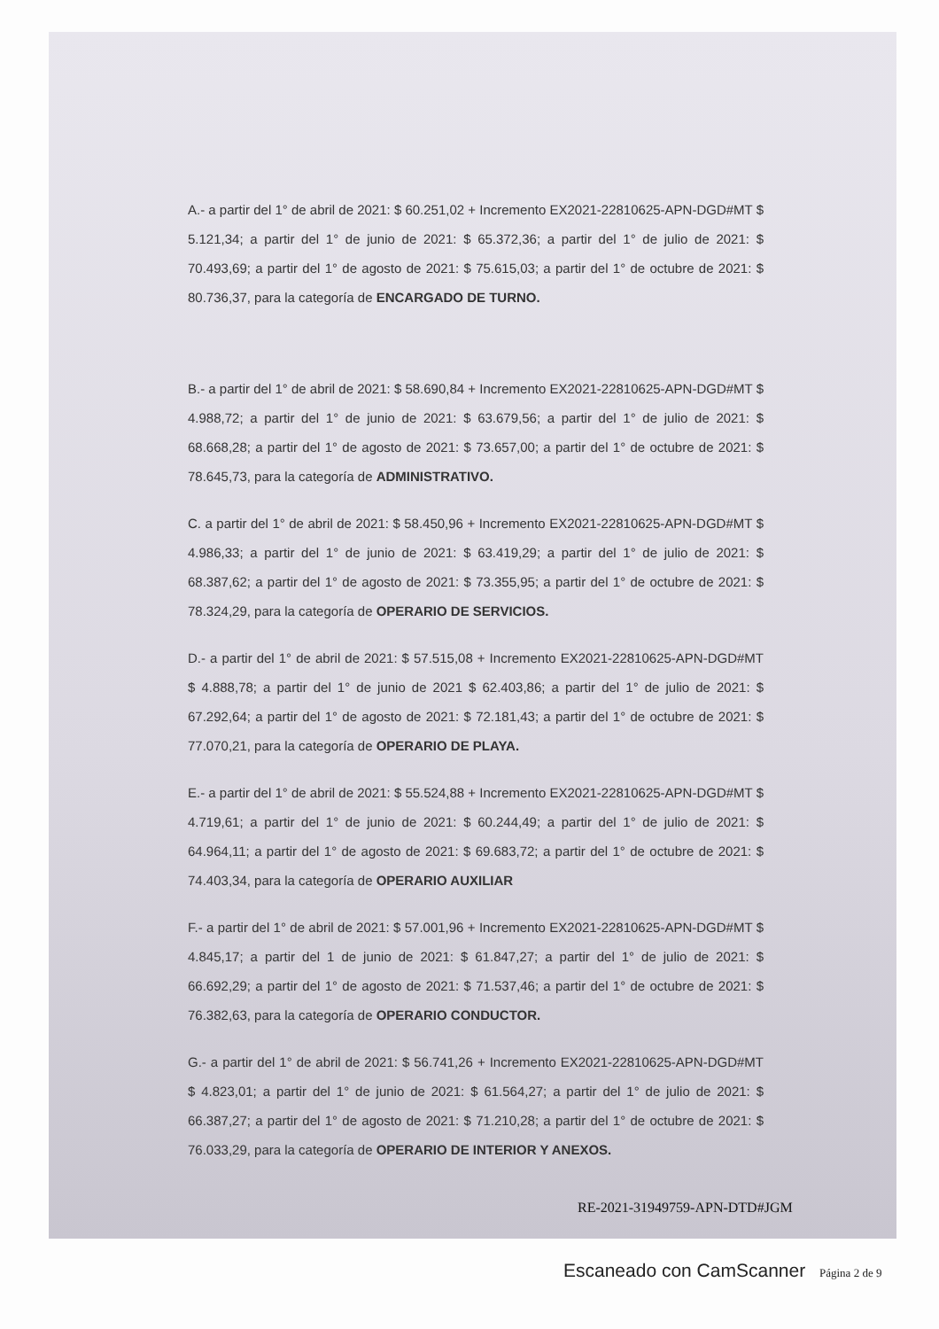A.- a partir del 1° de abril de 2021: $ 60.251,02 + Incremento EX2021-22810625-APN-DGD#MT $ 5.121,34; a partir del 1° de junio de 2021: $ 65.372,36; a partir del 1° de julio de 2021: $ 70.493,69; a partir del 1° de agosto de 2021: $ 75.615,03; a partir del 1° de octubre de 2021: $ 80.736,37, para la categoría de ENCARGADO DE TURNO.
B.- a partir del 1° de abril de 2021: $ 58.690,84 + Incremento EX2021-22810625-APN-DGD#MT $ 4.988,72; a partir del 1° de junio de 2021: $ 63.679,56; a partir del 1° de julio de 2021: $ 68.668,28; a partir del 1° de agosto de 2021: $ 73.657,00; a partir del 1° de octubre de 2021: $ 78.645,73, para la categoría de ADMINISTRATIVO.
C. a partir del 1° de abril de 2021: $ 58.450,96 + Incremento EX2021-22810625-APN-DGD#MT $ 4.986,33; a partir del 1° de junio de 2021: $ 63.419,29; a partir del 1° de julio de 2021: $ 68.387,62; a partir del 1° de agosto de 2021: $ 73.355,95; a partir del 1° de octubre de 2021: $ 78.324,29, para la categoría de OPERARIO DE SERVICIOS.
D.- a partir del 1° de abril de 2021: $ 57.515,08 + Incremento EX2021-22810625-APN-DGD#MT $ 4.888,78; a partir del 1° de junio de 2021 $ 62.403,86; a partir del 1° de julio de 2021: $ 67.292,64; a partir del 1° de agosto de 2021: $ 72.181,43; a partir del 1° de octubre de 2021: $ 77.070,21, para la categoría de OPERARIO DE PLAYA.
E.- a partir del 1° de abril de 2021: $ 55.524,88 + Incremento EX2021-22810625-APN-DGD#MT $ 4.719,61; a partir del 1° de junio de 2021: $ 60.244,49; a partir del 1° de julio de 2021: $ 64.964,11; a partir del 1° de agosto de 2021: $ 69.683,72; a partir del 1° de octubre de 2021: $ 74.403,34, para la categoría de OPERARIO AUXILIAR
F.- a partir del 1° de abril de 2021: $ 57.001,96 + Incremento EX2021-22810625-APN-DGD#MT $ 4.845,17; a partir del 1 de junio de 2021: $ 61.847,27; a partir del 1° de julio de 2021: $ 66.692,29; a partir del 1° de agosto de 2021: $ 71.537,46; a partir del 1° de octubre de 2021: $ 76.382,63, para la categoría de OPERARIO CONDUCTOR.
G.- a partir del 1° de abril de 2021: $ 56.741,26 + Incremento EX2021-22810625-APN-DGD#MT $ 4.823,01; a partir del 1° de junio de 2021: $ 61.564,27; a partir del 1° de julio de 2021: $ 66.387,27; a partir del 1° de agosto de 2021: $ 71.210,28; a partir del 1° de octubre de 2021: $ 76.033,29, para la categoría de OPERARIO DE INTERIOR Y ANEXOS.
RE-2021-31949759-APN-DTD#JGM
Escaneado con CamScanner Página 2 de 9